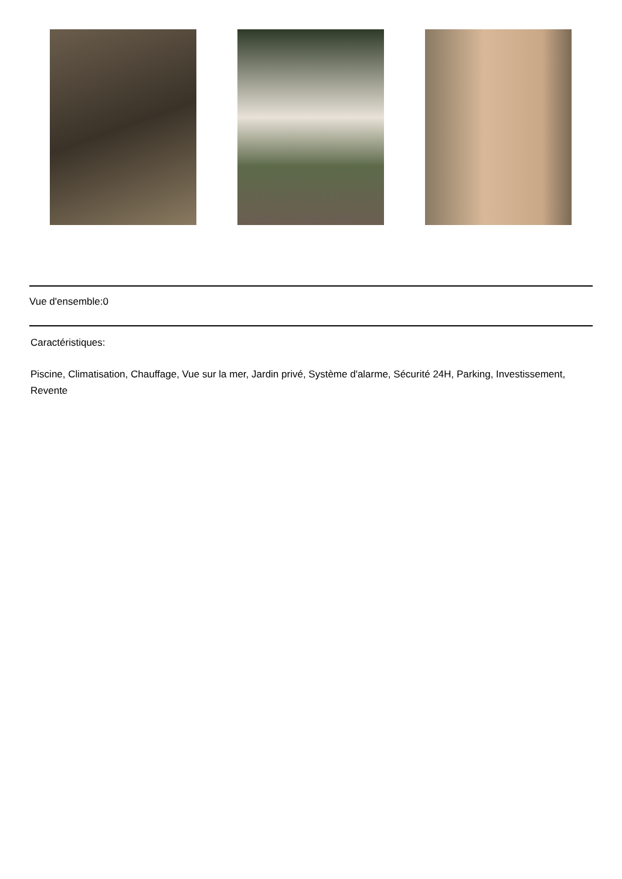Vue d'ensemble:0
Caractéristiques:
Piscine, Climatisation, Chauffage, Vue sur la mer, Jardin privé, Système d'alarme, Sécurité 24H, Parking, Investissement, Revente